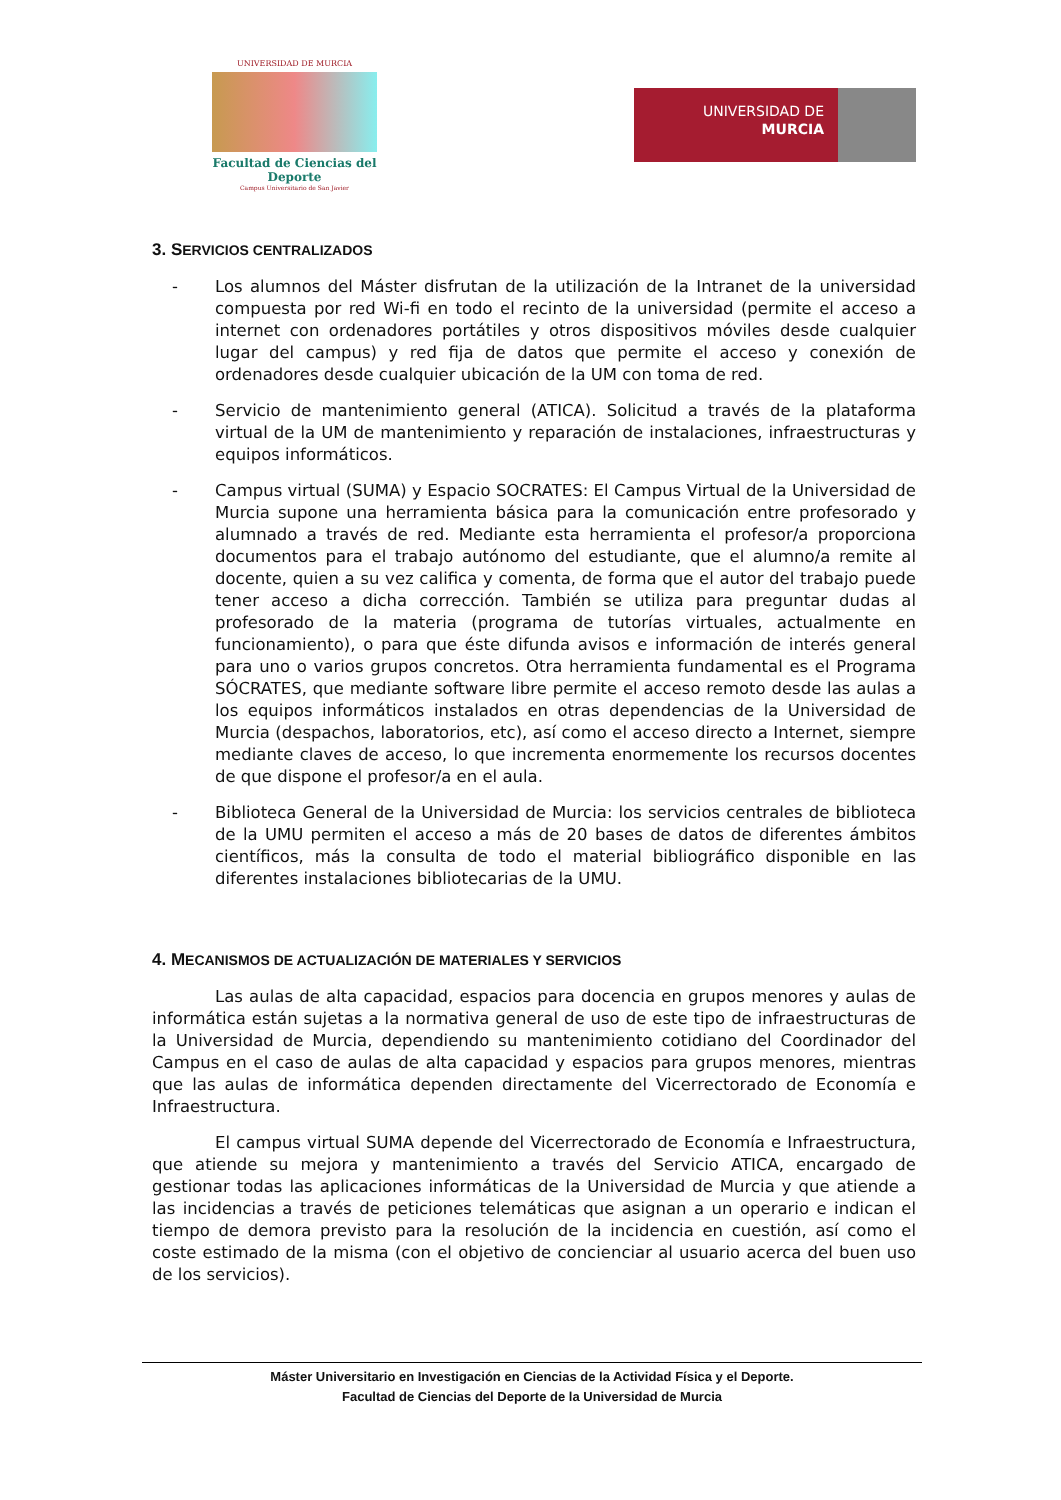UNIVERSIDAD DE MURCIA
Facultad de Ciencias del Deporte
Campus Universitario de San Javier
UNIVERSIDAD DE
MURCIA
3. SERVICIOS CENTRALIZADOS
- Los alumnos del Máster disfrutan de la utilización de la Intranet de la universidad compuesta por red Wi-fi en todo el recinto de la universidad (permite el acceso a internet con ordenadores portátiles y otros dispositivos móviles desde cualquier lugar del campus) y red fija de datos que permite el acceso y conexión de ordenadores desde cualquier ubicación de la UM con toma de red.
- Servicio de mantenimiento general (ATICA). Solicitud a través de la plataforma virtual de la UM de mantenimiento y reparación de instalaciones, infraestructuras y equipos informáticos.
- Campus virtual (SUMA) y Espacio SOCRATES: El Campus Virtual de la Universidad de Murcia supone una herramienta básica para la comunicación entre profesorado y alumnado a través de red. Mediante esta herramienta el profesor/a proporciona documentos para el trabajo autónomo del estudiante, que el alumno/a remite al docente, quien a su vez califica y comenta, de forma que el autor del trabajo puede tener acceso a dicha corrección. También se utiliza para preguntar dudas al profesorado de la materia (programa de tutorías virtuales, actualmente en funcionamiento), o para que éste difunda avisos e información de interés general para uno o varios grupos concretos. Otra herramienta fundamental es el Programa SÓCRATES, que mediante software libre permite el acceso remoto desde las aulas a los equipos informáticos instalados en otras dependencias de la Universidad de Murcia (despachos, laboratorios, etc), así como el acceso directo a Internet, siempre mediante claves de acceso, lo que incrementa enormemente los recursos docentes de que dispone el profesor/a en el aula.
- Biblioteca General de la Universidad de Murcia: los servicios centrales de biblioteca de la UMU permiten el acceso a más de 20 bases de datos de diferentes ámbitos científicos, más la consulta de todo el material bibliográfico disponible en las diferentes instalaciones bibliotecarias de la UMU.
4. MECANISMOS DE ACTUALIZACIÓN DE MATERIALES Y SERVICIOS
Las aulas de alta capacidad, espacios para docencia en grupos menores y aulas de informática están sujetas a la normativa general de uso de este tipo de infraestructuras de la Universidad de Murcia, dependiendo su mantenimiento cotidiano del Coordinador del Campus en el caso de aulas de alta capacidad y espacios para grupos menores, mientras que las aulas de informática dependen directamente del Vicerrectorado de Economía e Infraestructura.
El campus virtual SUMA depende del Vicerrectorado de Economía e Infraestructura, que atiende su mejora y mantenimiento a través del Servicio ATICA, encargado de gestionar todas las aplicaciones informáticas de la Universidad de Murcia y que atiende a las incidencias a través de peticiones telemáticas que asignan a un operario e indican el tiempo de demora previsto para la resolución de la incidencia en cuestión, así como el coste estimado de la misma (con el objetivo de concienciar al usuario acerca del buen uso de los servicios).
Máster Universitario en Investigación en Ciencias de la Actividad Física y el Deporte.
Facultad de Ciencias del Deporte de la Universidad de Murcia